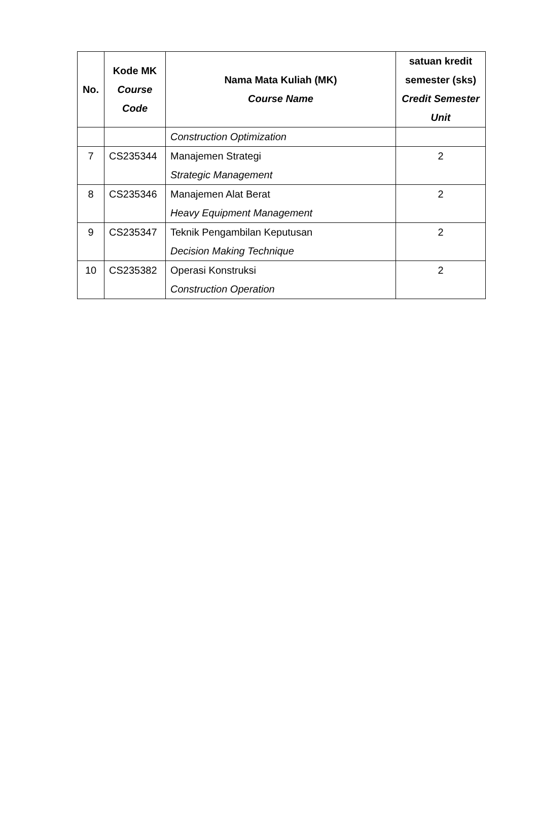| No. | Kode MK Course Code | Nama Mata Kuliah (MK) Course Name | satuan kredit semester (sks) Credit Semester Unit |
| --- | --- | --- | --- |
| | | Construction Optimization | |
| 7 | CS235344 | Manajemen Strategi Strategic Management | 2 |
| 8 | CS235346 | Manajemen Alat Berat Heavy Equipment Management | 2 |
| 9 | CS235347 | Teknik Pengambilan Keputusan Decision Making Technique | 2 |
| 10 | CS235382 | Operasi Konstruksi Construction Operation | 2 |